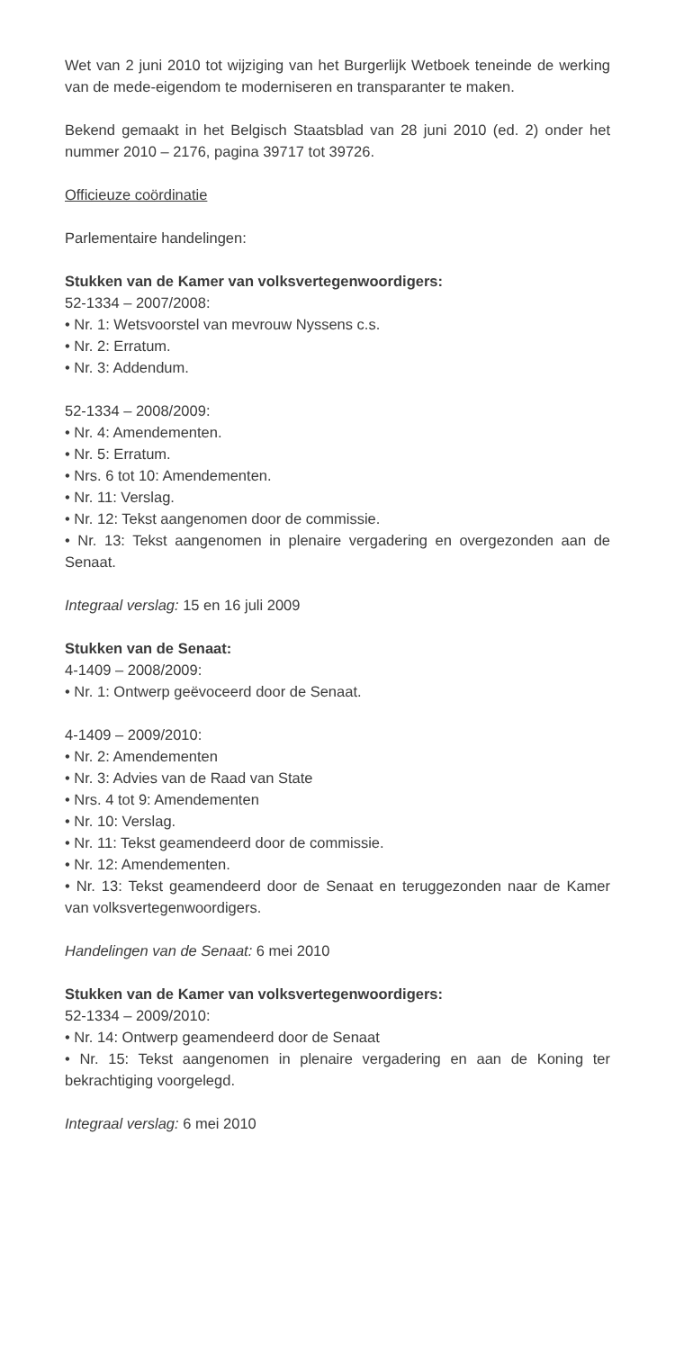Wet van 2 juni 2010 tot wijziging van het Burgerlijk Wetboek teneinde de werking van de mede-eigendom te moderniseren en transparanter te maken.
Bekend gemaakt in het Belgisch Staatsblad van 28 juni 2010 (ed. 2) onder het nummer 2010 – 2176, pagina 39717 tot 39726.
Officieuze coördinatie
Parlementaire handelingen:
Stukken van de Kamer van volksvertegenwoordigers:
52-1334 – 2007/2008:
• Nr. 1: Wetsvoorstel van mevrouw Nyssens c.s.
• Nr. 2: Erratum.
• Nr. 3: Addendum.
52-1334 – 2008/2009:
• Nr. 4: Amendementen.
• Nr. 5: Erratum.
• Nrs. 6 tot 10: Amendementen.
• Nr. 11: Verslag.
• Nr. 12: Tekst aangenomen door de commissie.
• Nr. 13: Tekst aangenomen in plenaire vergadering en overgezonden aan de Senaat.
Integraal verslag: 15 en 16 juli 2009
Stukken van de Senaat:
4-1409 – 2008/2009:
• Nr. 1: Ontwerp geëvoceerd door de Senaat.
4-1409 – 2009/2010:
• Nr. 2: Amendementen
• Nr. 3: Advies van de Raad van State
• Nrs. 4 tot 9: Amendementen
• Nr. 10: Verslag.
• Nr. 11: Tekst geamendeerd door de commissie.
• Nr. 12: Amendementen.
• Nr. 13: Tekst geamendeerd door de Senaat en teruggezonden naar de Kamer van volksvertegenwoordigers.
Handelingen van de Senaat: 6 mei 2010
Stukken van de Kamer van volksvertegenwoordigers:
52-1334 – 2009/2010:
• Nr. 14: Ontwerp geamendeerd door de Senaat
• Nr. 15: Tekst aangenomen in plenaire vergadering en aan de Koning ter bekrachtiging voorgelegd.
Integraal verslag: 6 mei 2010